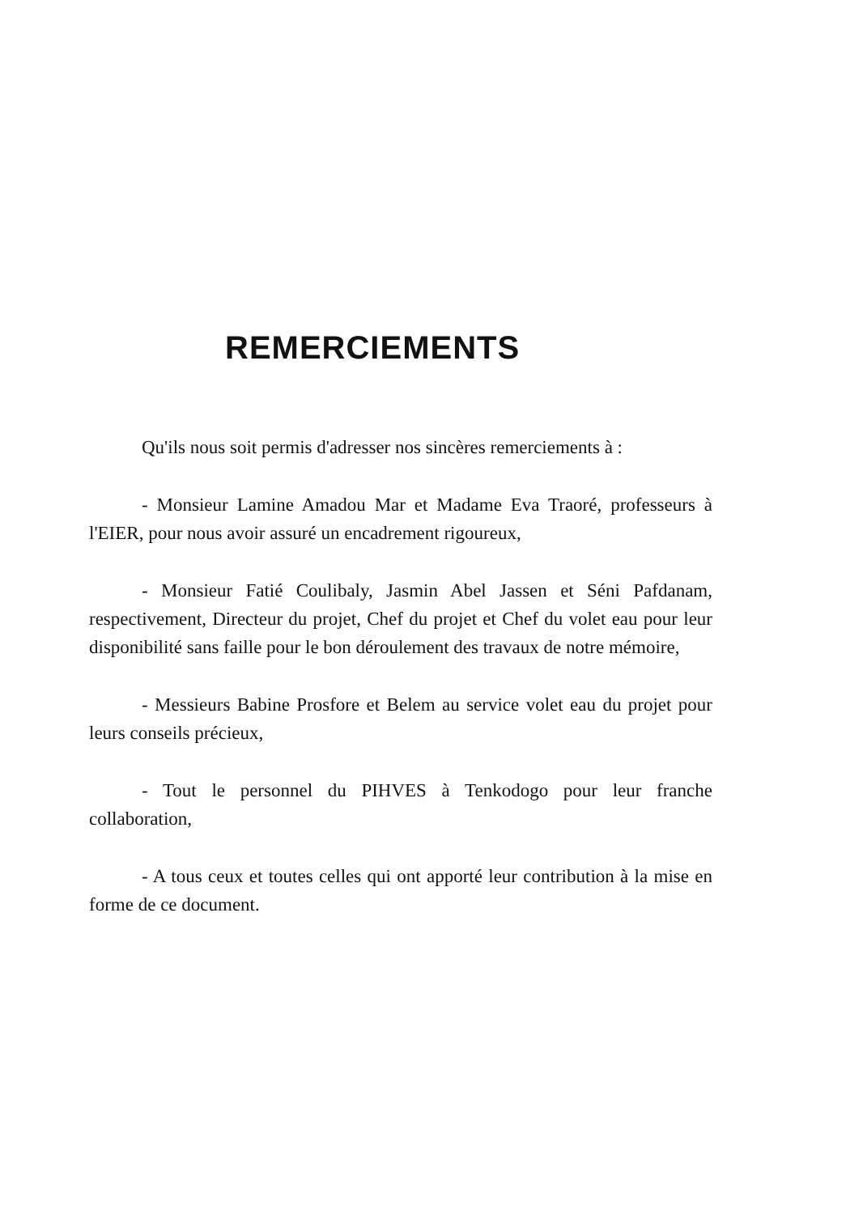REMERCIEMENTS
Qu'ils nous soit permis d'adresser nos sincères remerciements à :
- Monsieur Lamine Amadou Mar et Madame Eva Traoré, professeurs à l'EIER, pour nous avoir assuré un encadrement rigoureux,
- Monsieur Fatié Coulibaly, Jasmin Abel Jassen et Séni Pafdanam, respectivement, Directeur du projet, Chef du projet et Chef du volet eau pour leur disponibilité sans faille pour le bon déroulement des travaux de notre mémoire,
- Messieurs Babine Prosfore et Belem au service volet eau du projet pour leurs conseils précieux,
- Tout le personnel du PIHVES à Tenkodogo pour leur franche collaboration,
- A tous ceux et toutes celles qui ont apporté leur contribution à la mise en forme de ce document.